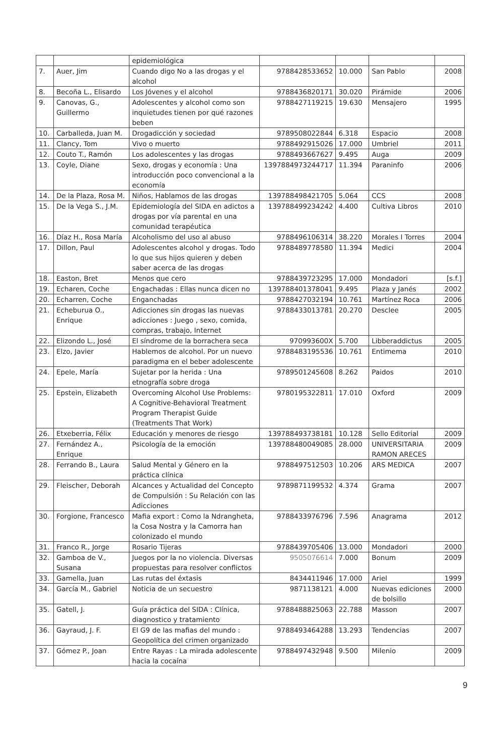| | | epidemiológica | | | | |
| 7. | Auer, Jim | Cuando digo No a las drogas y el alcohol | 9788428533652 | 10.000 | San Pablo | 2008 |
| 8. | Becoña L., Elisardo | Los Jóvenes y el alcohol | 9788436820171 | 30.020 | Pirámide | 2006 |
| 9. | Canovas, G., Guillermo | Adolescentes y alcohol como son inquietudes tienen por qué razones beben | 9788427119215 | 19.630 | Mensajero | 1995 |
| 10. | Carballeda, Juan M. | Drogadicción y sociedad | 9789508022844 | 6.318 | Espacio | 2008 |
| 11. | Clancy, Tom | Vivo o muerto | 9788492915026 | 17.000 | Umbriel | 2011 |
| 12. | Couto T., Ramón | Los adolescentes y las drogas | 9788493667627 | 9.495 | Auga | 2009 |
| 13. | Coyle, Diane | Sexo, drogas y economía : Una introducción poco convencional a la economía | 1397884973244717 | 11.394 | Paraninfo | 2006 |
| 14. | De la Plaza, Rosa M. | Niños, Hablamos de las drogas | 139788498421705 | 5.064 | CCS | 2008 |
| 15. | De la Vega S., J.M. | Epidemiología del SIDA en adictos a drogas por vía parental en una comunidad terapéutica | 139788499234242 | 4.400 | Cultiva Libros | 2010 |
| 16. | Díaz H., Rosa María | Alcoholismo del uso al abuso | 9788496106314 | 38.220 | Morales I Torres | 2004 |
| 17. | Dillon, Paul | Adolescentes alcohol y drogas. Todo lo que sus hijos quieren y deben saber acerca de las drogas | 9788489778580 | 11.394 | Medici | 2004 |
| 18. | Easton, Bret | Menos que cero | 9788439723295 | 17.000 | Mondadori | [s.f.] |
| 19. | Echaren, Coche | Engachadas : Ellas nunca dicen no | 139788401378041 | 9.495 | Plaza y Janés | 2002 |
| 20. | Echarren, Coche | Enganchadas | 9788427032194 | 10.761 | Martínez Roca | 2006 |
| 21. | Echeburua O., Enrique | Adicciones sin drogas las nuevas adicciones : Juego , sexo, comida, compras, trabajo, Internet | 9788433013781 | 20.270 | Desclee | 2005 |
| 22. | Elizondo L., José | El síndrome de la borrachera seca | 970993600X | 5.700 | Libberaddictus | 2005 |
| 23. | Elzo, Javier | Hablemos de alcohol. Por un nuevo paradigma en el beber adolescente | 9788483195536 | 10.761 | Entimema | 2010 |
| 24. | Epele, María | Sujetar por la herida : Una etnografía sobre droga | 9789501245608 | 8.262 | Paidos | 2010 |
| 25. | Epstein, Elizabeth | Overcoming Alcohol Use Problems: A Cognitive-Behavioral Treatment Program Therapist Guide (Treatments That Work) | 9780195322811 | 17.010 | Oxford | 2009 |
| 26. | Etxeberria, Félix | Educación y menores de riesgo | 139788493738181 | 10.128 | Sello Editorial | 2009 |
| 27. | Fernández A., Enrique | Psicología de la emoción | 139788480049085 | 28.000 | UNIVERSITARIA RAMON ARECES | 2009 |
| 28. | Ferrando B., Laura | Salud Mental y Género en la práctica clínica | 9788497512503 | 10.206 | ARS MEDICA | 2007 |
| 29. | Fleischer, Deborah | Alcances y Actualidad del Concepto de Compulsión : Su Relación con las Adicciones | 9789871199532 | 4.374 | Grama | 2007 |
| 30. | Forgione, Francesco | Mafia export : Como la Ndrangheta, la Cosa Nostra y la Camorra han colonizado el mundo | 9788433976796 | 7.596 | Anagrama | 2012 |
| 31. | Franco R., Jorge | Rosario Tijeras | 9788439705406 | 13.000 | Mondadori | 2000 |
| 32. | Gamboa de V., Susana | Juegos por la no violencia. Diversas propuestas para resolver conflictos | 9505076614 | 7.000 | Bonum | 2009 |
| 33. | Gamella, Juan | Las rutas del éxtasis | 8434411946 | 17.000 | Ariel | 1999 |
| 34. | García M., Gabriel | Noticia de un secuestro | 9871138121 | 4.000 | Nuevas ediciones de bolsillo | 2000 |
| 35. | Gatell, J. | Guía práctica del SIDA : Clínica, diagnostico y tratamiento | 9788488825063 | 22.788 | Masson | 2007 |
| 36. | Gayraud, J. F. | El G9 de las mafias del mundo : Geopolítica del crimen organizado | 9788493464288 | 13.293 | Tendencias | 2007 |
| 37. | Gómez P., Joan | Entre Rayas : La mirada adolescente hacia la cocaína | 9788497432948 | 9.500 | Milenio | 2009 |
9